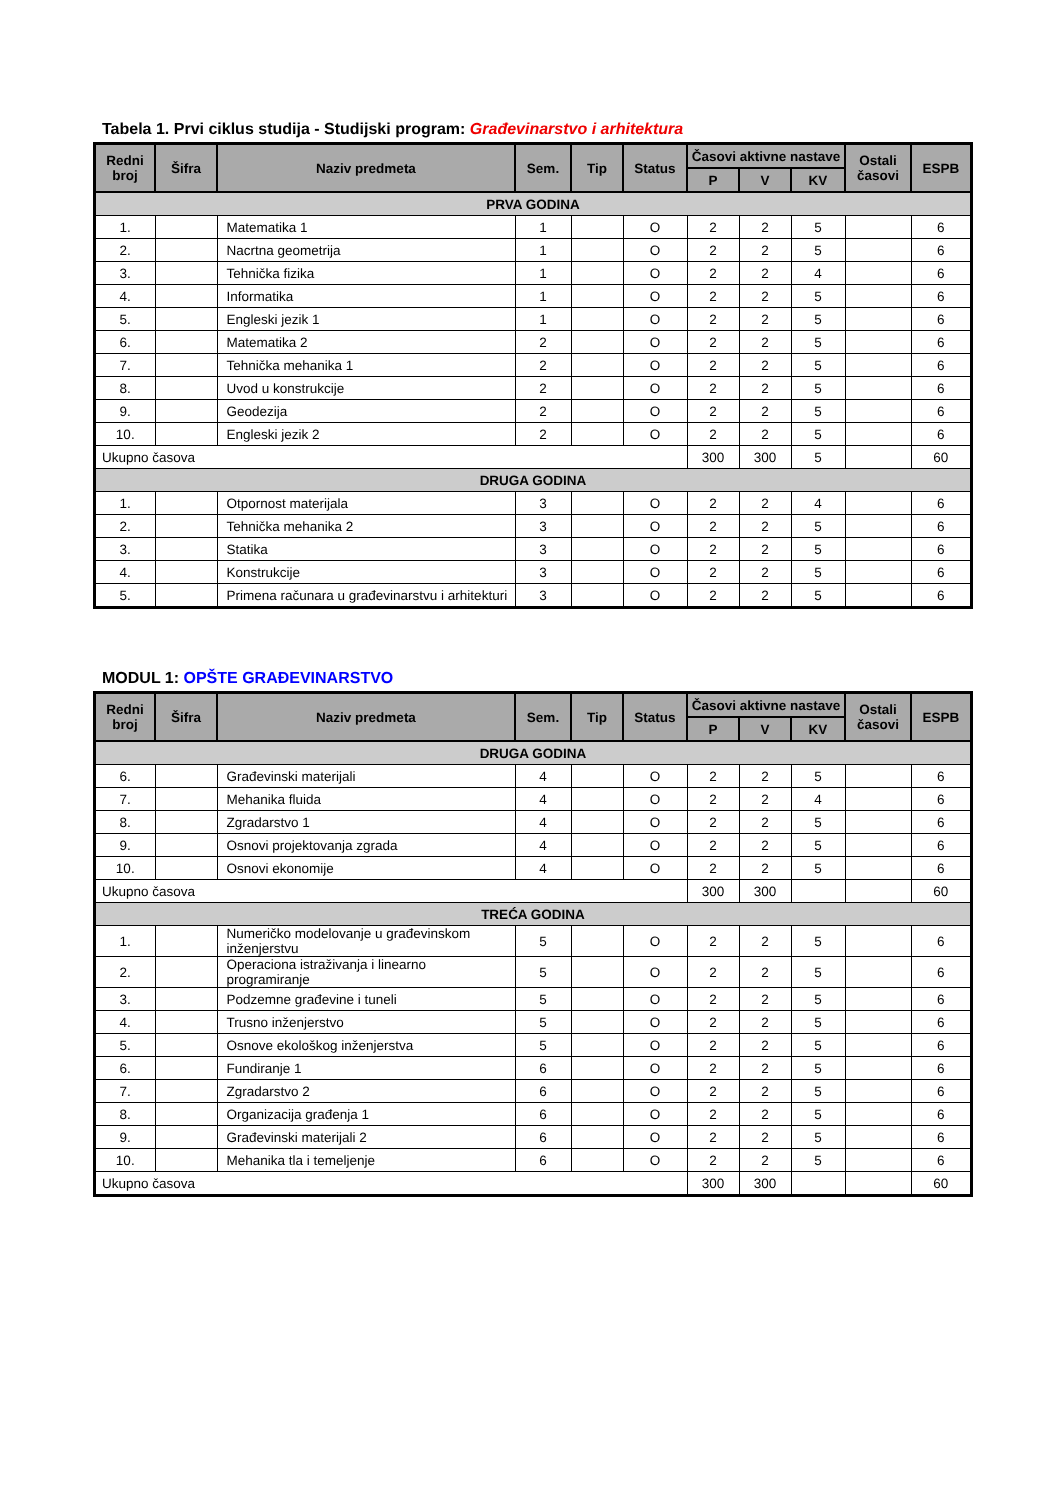Tabela 1. Prvi ciklus studija - Studijski program: Građevinarstvo i arhitektura
| Redni broj | Šifra | Naziv predmeta | Sem. | Tip | Status | Časovi aktivne nastave | | | Ostali časovi | ESPB |
| --- | --- | --- | --- | --- | --- | --- | --- | --- | --- | --- |
| | | | | | | P | V | KV | | |
| PRVA GODINA | | | | | | | | | | |
| 1. | | Matematika 1 | 1 | | O | 2 | 2 | 5 | | 6 |
| 2. | | Nacrtna geometrija | 1 | | O | 2 | 2 | 5 | | 6 |
| 3. | | Tehnička fizika | 1 | | O | 2 | 2 | 4 | | 6 |
| 4. | | Informatika | 1 | | O | 2 | 2 | 5 | | 6 |
| 5. | | Engleski jezik 1 | 1 | | O | 2 | 2 | 5 | | 6 |
| 6. | | Matematika 2 | 2 | | O | 2 | 2 | 5 | | 6 |
| 7. | | Tehnička mehanika 1 | 2 | | O | 2 | 2 | 5 | | 6 |
| 8. | | Uvod u konstrukcije | 2 | | O | 2 | 2 | 5 | | 6 |
| 9. | | Geodezija | 2 | | O | 2 | 2 | 5 | | 6 |
| 10. | | Engleski jezik 2 | 2 | | O | 2 | 2 | 5 | | 6 |
| Ukupno časova | | | | | | 300 | 300 | 5 | | 60 |
| DRUGA GODINA | | | | | | | | | | |
| 1. | | Otpornost materijala | 3 | | O | 2 | 2 | 4 | | 6 |
| 2. | | Tehnička mehanika 2 | 3 | | O | 2 | 2 | 5 | | 6 |
| 3. | | Statika | 3 | | O | 2 | 2 | 5 | | 6 |
| 4. | | Konstrukcije | 3 | | O | 2 | 2 | 5 | | 6 |
| 5. | | Primena računara u građevinarstvu i arhitekturi | 3 | | O | 2 | 2 | 5 | | 6 |
MODUL 1: OPŠTE GRAĐEVINARSTVO
| Redni broj | Šifra | Naziv predmeta | Sem. | Tip | Status | Časovi aktivne nastave | | | Ostali časovi | ESPB |
| --- | --- | --- | --- | --- | --- | --- | --- | --- | --- | --- |
| | | | | | | P | V | KV | | |
| DRUGA GODINA | | | | | | | | | | |
| 6. | | Građevinski materijali | 4 | | O | 2 | 2 | 5 | | 6 |
| 7. | | Mehanika fluida | 4 | | O | 2 | 2 | 4 | | 6 |
| 8. | | Zgradarstvo 1 | 4 | | O | 2 | 2 | 5 | | 6 |
| 9. | | Osnovi projektovanja zgrada | 4 | | O | 2 | 2 | 5 | | 6 |
| 10. | | Osnovi ekonomije | 4 | | O | 2 | 2 | 5 | | 6 |
| Ukupno časova | | | | | | 300 | 300 | | | 60 |
| TREĆA GODINA | | | | | | | | | | |
| 1. | | Numeričko modelovanje u građevinskom inženjerstvu | 5 | | O | 2 | 2 | 5 | | 6 |
| 2. | | Operaciona istraživanja i linearno programiranje | 5 | | O | 2 | 2 | 5 | | 6 |
| 3. | | Podzemne građevine i tuneli | 5 | | O | 2 | 2 | 5 | | 6 |
| 4. | | Trusno inženjerstvo | 5 | | O | 2 | 2 | 5 | | 6 |
| 5. | | Osnove ekološkog inženjerstva | 5 | | O | 2 | 2 | 5 | | 6 |
| 6. | | Fundiranje 1 | 6 | | O | 2 | 2 | 5 | | 6 |
| 7. | | Zgradarstvo 2 | 6 | | O | 2 | 2 | 5 | | 6 |
| 8. | | Organizacija građenja 1 | 6 | | O | 2 | 2 | 5 | | 6 |
| 9. | | Građevinski materijali 2 | 6 | | O | 2 | 2 | 5 | | 6 |
| 10. | | Mehanika tla i temeljenje | 6 | | O | 2 | 2 | 5 | | 6 |
| Ukupno časova | | | | | | 300 | 300 | | | 60 |